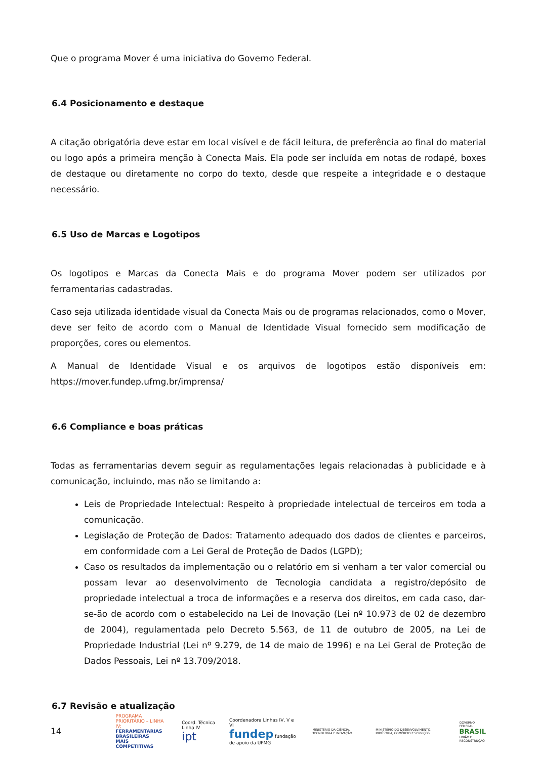Que o programa Mover é uma iniciativa do Governo Federal.
6.4 Posicionamento e destaque
A citação obrigatória deve estar em local visível e de fácil leitura, de preferência ao final do material ou logo após a primeira menção à Conecta Mais. Ela pode ser incluída em notas de rodapé, boxes de destaque ou diretamente no corpo do texto, desde que respeite a integridade e o destaque necessário.
6.5 Uso de Marcas e Logotipos
Os logotipos e Marcas da Conecta Mais e do programa Mover podem ser utilizados por ferramentarias cadastradas.
Caso seja utilizada identidade visual da Conecta Mais ou de programas relacionados, como o Mover, deve ser feito de acordo com o Manual de Identidade Visual fornecido sem modificação de proporções, cores ou elementos.
A Manual de Identidade Visual e os arquivos de logotipos estão disponíveis em: https://mover.fundep.ufmg.br/imprensa/
6.6 Compliance e boas práticas
Todas as ferramentarias devem seguir as regulamentações legais relacionadas à publicidade e à comunicação, incluindo, mas não se limitando a:
Leis de Propriedade Intelectual: Respeito à propriedade intelectual de terceiros em toda a comunicação.
Legislação de Proteção de Dados: Tratamento adequado dos dados de clientes e parceiros, em conformidade com a Lei Geral de Proteção de Dados (LGPD);
Caso os resultados da implementação ou o relatório em si venham a ter valor comercial ou possam levar ao desenvolvimento de Tecnologia candidata a registro/depósito de propriedade intelectual a troca de informações e a reserva dos direitos, em cada caso, dar-se-ão de acordo com o estabelecido na Lei de Inovação (Lei nº 10.973 de 02 de dezembro de 2004), regulamentada pelo Decreto 5.563, de 11 de outubro de 2005, na Lei de Propriedade Industrial (Lei nº 9.279, de 14 de maio de 1996) e na Lei Geral de Proteção de Dados Pessoais, Lei nº 13.709/2018.
6.7 Revisão e atualização
14
PROGRAMA PRIORITÁRIO – LINHA IV:
FERRAMENTARIAS BRASILEIRAS
MAIS COMPETITIVAS
Coord. Técnica Linha IV
ipt
Coordenadora Linhas IV, V e VI
fundep fundação de apoio da UFMG
MINISTÉRIO DA CIÊNCIA, TECNOLOGIA E INOVAÇÃO
MINISTÉRIO DO DESENVOLVIMENTO, INDÚSTRIA, COMÉRCIO E SERVIÇOS
GOVERNO FEDERAL
BRASIL
UNIÃO E RECONSTRUÇÃO